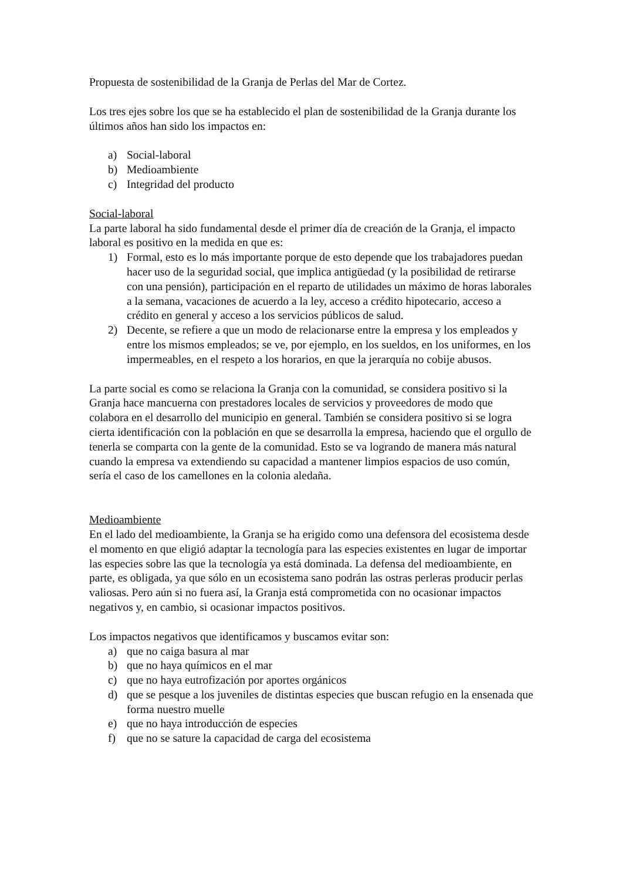Propuesta de sostenibilidad de la Granja de Perlas del Mar de Cortez.
Los tres ejes sobre los que se ha establecido el plan de sostenibilidad de la Granja durante los últimos años han sido los impactos en:
a) Social-laboral
b) Medioambiente
c) Integridad del producto
Social-laboral
La parte laboral ha sido fundamental desde el primer día de creación de la Granja, el impacto laboral es positivo en la medida en que es:
1) Formal, esto es lo más importante porque de esto depende que los trabajadores puedan hacer uso de la seguridad social, que implica antigüedad (y la posibilidad de retirarse con una pensión), participación en el reparto de utilidades un máximo de horas laborales a la semana, vacaciones de acuerdo a la ley, acceso a crédito hipotecario, acceso a crédito en general y acceso a los servicios públicos de salud.
2) Decente, se refiere a que un modo de relacionarse entre la empresa y los empleados y entre los mismos empleados; se ve, por ejemplo, en los sueldos, en los uniformes, en los impermeables, en el respeto a los horarios, en que la jerarquía no cobije abusos.
La parte social es como se relaciona la Granja con la comunidad, se considera positivo si la Granja hace mancuerna con prestadores locales de servicios y proveedores de modo que colabora en el desarrollo del municipio en general. También se considera positivo si se logra cierta identificación con la población en que se desarrolla la empresa, haciendo que el orgullo de tenerla se comparta con la gente de la comunidad. Esto se va logrando de manera más natural cuando la empresa va extendiendo su capacidad a mantener limpios espacios de uso común, sería el caso de los camellones en la colonia aledaña.
Medioambiente
En el lado del medioambiente, la Granja se ha erigido como una defensora del ecosistema desde el momento en que eligió adaptar la tecnología para las especies existentes en lugar de importar las especies sobre las que la tecnología ya está dominada. La defensa del medioambiente, en parte, es obligada, ya que sólo en un ecosistema sano podrán las ostras perleras producir perlas valiosas. Pero aún si no fuera así, la Granja está comprometida con no ocasionar impactos negativos y, en cambio, si ocasionar impactos positivos.
Los impactos negativos que identificamos y buscamos evitar son:
a) que no caiga basura al mar
b) que no haya químicos en el mar
c) que no haya eutrofización por aportes orgánicos
d) que se pesque a los juveniles de distintas especies que buscan refugio en la ensenada que forma nuestro muelle
e) que no haya introducción de especies
f) que no se sature la capacidad de carga del ecosistema